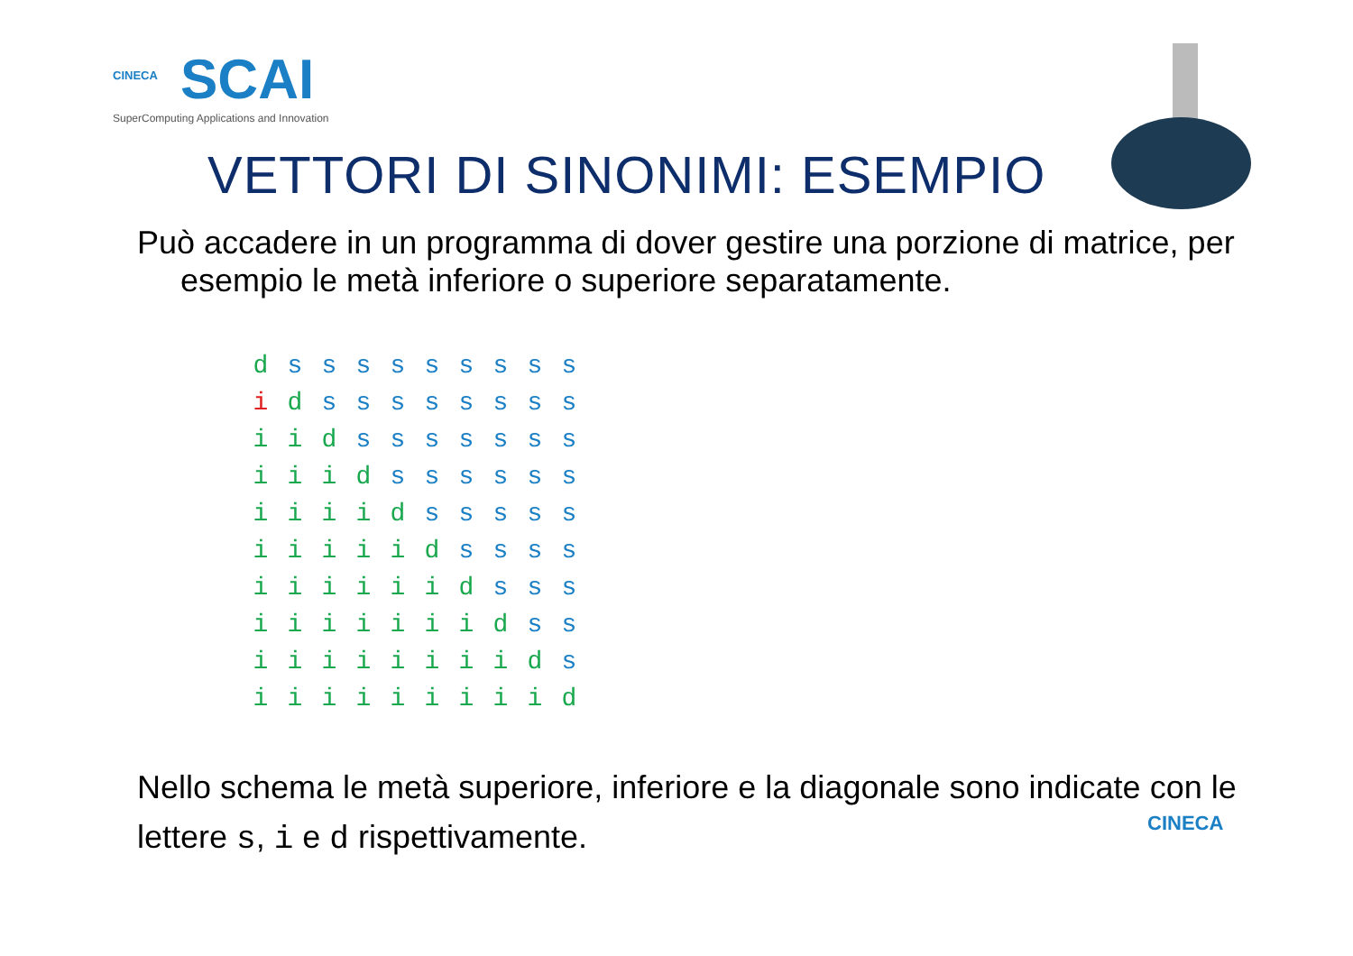CINECA
SCAI
SuperComputing Applications and Innovation
VETTORI DI SINONIMI: ESEMPIO
Può accadere in un programma di dover gestire una porzione di matrice, per esempio le metà inferiore o superiore separatamente.
| d | s | s | s | s | s | s | s | s | s |
| i | d | s | s | s | s | s | s | s | s |
| i | i | d | s | s | s | s | s | s | s |
| i | i | i | d | s | s | s | s | s | s |
| i | i | i | i | d | s | s | s | s | s |
| i | i | i | i | i | d | s | s | s | s |
| i | i | i | i | i | i | d | s | s | s |
| i | i | i | i | i | i | i | d | s | s |
| i | i | i | i | i | i | i | i | d | s |
| i | i | i | i | i | i | i | i | i | d |
Nello schema le metà superiore, inferiore e la diagonale sono indicate con le lettere s, i e d rispettivamente.
CINECA